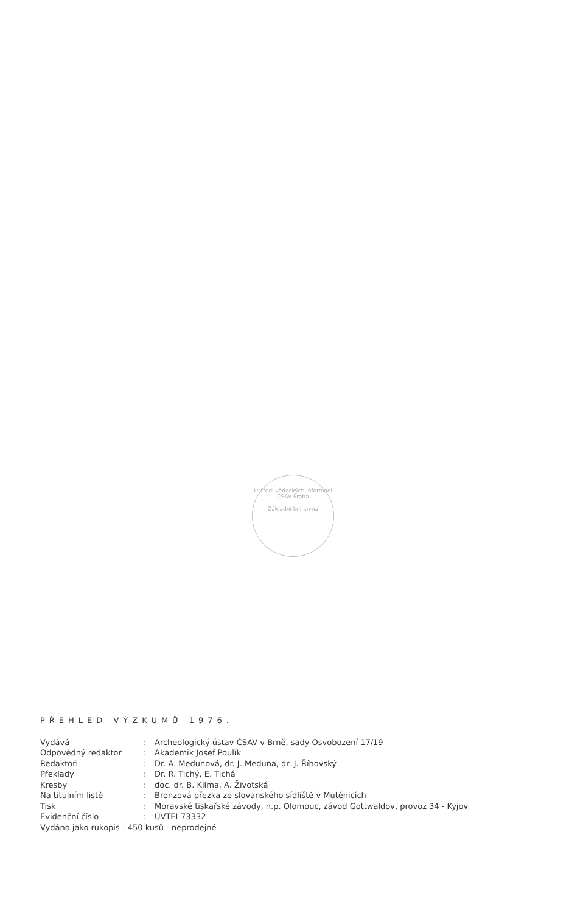Ústředí vědeckých informací ČSAV Praha
Základní knihovna
PŘEHLED VÝZKUMŮ 1976.
Vydává: Archeologický ústav ČSAV v Brně, sady Osvobození 17/19
Odpovědný redaktor: Akademik Josef Poulík
Redaktoři: Dr. A. Medunová, dr. J. Meduna, dr. J. Říhovský
Překlady: Dr. R. Tichý, E. Tichá
Kresby: doc. dr. B. Klíma, A. Životská
Na titulním listě: Bronzová přezka ze slovanského sídliště v Mutěnicích
Tisk: Moravské tiskařské závody, n.p. Olomouc, závod Gottwaldov, provoz 34 - Kyjov
Evidenční číslo: ÚVTEI-73332
Vydáno jako rukopis - 450 kusů - neprodejné